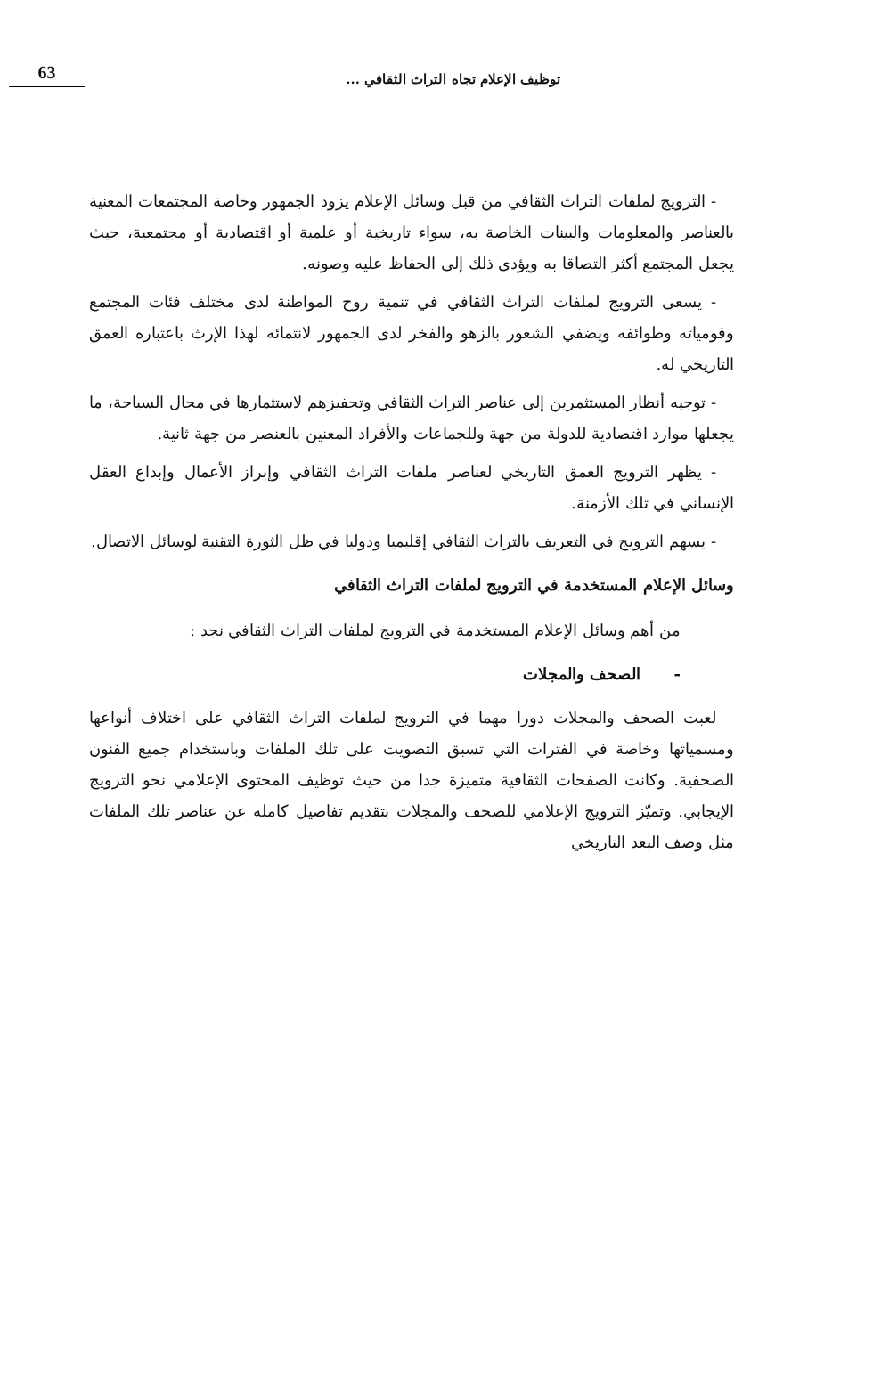توظيف الإعلام تجاه التراث الثقافي ... 63
- الترويج لملفات التراث الثقافي من قبل وسائل الإعلام يزود الجمهور وخاصة المجتمعات المعنية بالعناصر والمعلومات والبينات الخاصة به، سواء تاريخية أو علمية أو اقتصادية أو مجتمعية، حيث يجعل المجتمع أكثر التصاقا به ويؤدي ذلك إلى الحفاظ عليه وصونه.
- يسعى الترويج لملفات التراث الثقافي في تنمية روح المواطنة لدى مختلف فئات المجتمع وقومياته وطوائفه ويضفي الشعور بالزهو والفخر لدى الجمهور لانتمائه لهذا الإرث باعتباره العمق التاريخي له.
- توجيه أنظار المستثمرين إلى عناصر التراث الثقافي وتحفيزهم لاستثمارها في مجال السياحة، ما يجعلها موارد اقتصادية للدولة من جهة وللجماعات والأفراد المعنين بالعنصر من جهة ثانية.
- يظهر الترويج العمق التاريخي لعناصر ملفات التراث الثقافي وإبراز الأعمال وإبداع العقل الإنساني في تلك الأزمنة.
- يسهم الترويج في التعريف بالتراث الثقافي إقليميا ودوليا في ظل الثورة التقنية لوسائل الاتصال.
وسائل الإعلام المستخدمة في الترويج لملفات التراث الثقافي
من أهم وسائل الإعلام المستخدمة في الترويج لملفات التراث الثقافي نجد :
- الصحف والمجلات
لعبت الصحف والمجلات دورا مهما في الترويج لملفات التراث الثقافي على اختلاف أنواعها ومسمياتها وخاصة في الفترات التي تسبق التصويت على تلك الملفات وباستخدام جميع الفنون الصحفية. وكانت الصفحات الثقافية متميزة جدا من حيث توظيف المحتوى الإعلامي نحو الترويج الإيجابي. وتميّز الترويج الإعلامي للصحف والمجلات بتقديم تفاصيل كامله عن عناصر تلك الملفات مثل وصف البعد التاريخي